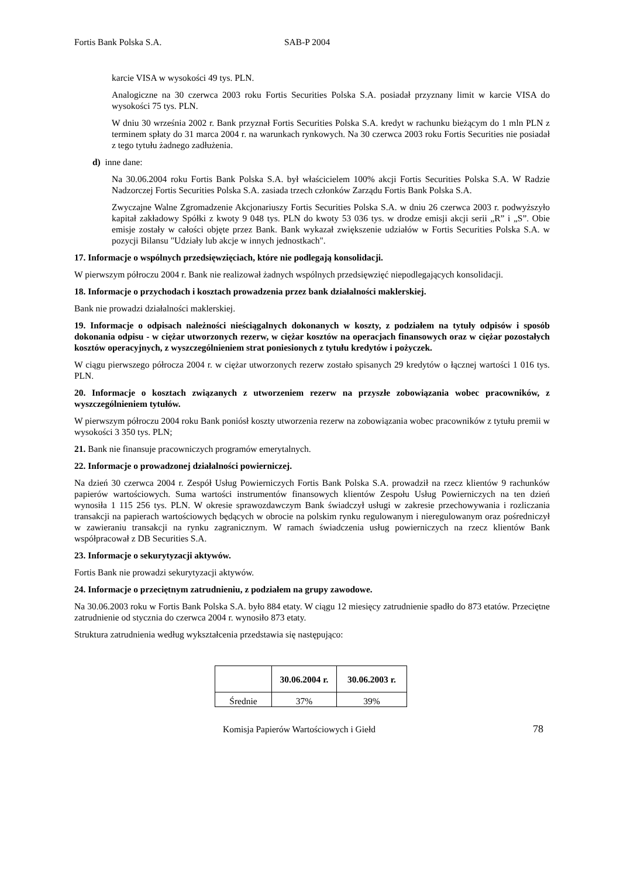Fortis Bank Polska S.A. SAB-P 2004
karcie VISA w wysokości 49 tys. PLN.
Analogiczne na 30 czerwca 2003 roku Fortis Securities Polska S.A. posiadał przyznany limit w karcie VISA do wysokości 75 tys. PLN.
W dniu 30 września 2002 r. Bank przyznał Fortis Securities Polska S.A. kredyt w rachunku bieżącym do 1 mln PLN z terminem spłaty do 31 marca 2004 r. na warunkach rynkowych. Na 30 czerwca 2003 roku Fortis Securities nie posiadał z tego tytułu żadnego zadłużenia.
d) inne dane:
Na 30.06.2004 roku Fortis Bank Polska S.A. był właścicielem 100% akcji Fortis Securities Polska S.A. W Radzie Nadzorczej Fortis Securities Polska S.A. zasiada trzech członków Zarządu Fortis Bank Polska S.A.
Zwyczajne Walne Zgromadzenie Akcjonariuszy Fortis Securities Polska S.A. w dniu 26 czerwca 2003 r. podwyższyło kapitał zakładowy Spółki z kwoty 9 048 tys. PLN do kwoty 53 036 tys. w drodze emisji akcji serii „R” i „S”. Obie emisje zostały w całości objęte przez Bank. Bank wykazał zwiększenie udziałów w Fortis Securities Polska S.A. w pozycji Bilansu "Udziały lub akcje w innych jednostkach".
17. Informacje o wspólnych przedsięwzięciach, które nie podlegają konsolidacji.
W pierwszym półroczu 2004 r. Bank nie realizował żadnych wspólnych przedsięwzięć niepodlegających konsolidacji.
18. Informacje o przychodach i kosztach prowadzenia przez bank działalności maklerskiej.
Bank nie prowadzi działalności maklerskiej.
19. Informacje o odpisach należności nieściągalnych dokonanych w koszty, z podziałem na tytuły odpisów i sposób dokonania odpisu - w ciężar utworzonych rezerw, w ciężar kosztów na operacjach finansowych oraz w ciężar pozostałych kosztów operacyjnych, z wyszczególnieniem strat poniesionych z tytułu kredytów i pożyczek.
W ciągu pierwszego półrocza 2004 r. w ciężar utworzonych rezerw zostało spisanych 29 kredytów o łącznej wartości 1 016 tys. PLN.
20. Informacje o kosztach związanych z utworzeniem rezerw na przyszłe zobowiązania wobec pracowników, z wyszczególnieniem tytułów.
W pierwszym półroczu 2004 roku Bank poniósł koszty utworzenia rezerw na zobowiązania wobec pracowników z tytułu premii w wysokości 3 350 tys. PLN;
21. Bank nie finansuje pracowniczych programów emerytalnych.
22. Informacje o prowadzonej działalności powierniczej.
Na dzień 30 czerwca 2004 r. Zespół Usług Powierniczych Fortis Bank Polska S.A. prowadził na rzecz klientów 9 rachunków papierów wartościowych. Suma wartości instrumentów finansowych klientów Zespołu Usług Powierniczych na ten dzień wynosiła 1 115 256 tys. PLN. W okresie sprawozdawczym Bank świadczył usługi w zakresie przechowywania i rozliczania transakcji na papierach wartościowych będących w obrocie na polskim rynku regulowanym i nieregulowanym oraz pośredniczył w zawieraniu transakcji na rynku zagranicznym. W ramach świadczenia usług powierniczych na rzecz klientów Bank współpracował z DB Securities S.A.
23. Informacje o sekurytyzacji aktywów.
Fortis Bank nie prowadzi sekurytyzacji aktywów.
24. Informacje o przeciętnym zatrudnieniu, z podziałem na grupy zawodowe.
Na 30.06.2003 roku w Fortis Bank Polska S.A. było 884 etaty. W ciągu 12 miesięcy zatrudnienie spadło do 873 etatów. Przeciętne zatrudnienie od stycznia do czerwca 2004 r. wynosiło 873 etaty.
Struktura zatrudnienia według wykształcenia przedstawia się następująco:
| | 30.06.2004 r. | 30.06.2003 r. |
| --- | --- | --- |
| Średnie | 37% | 39% |
Komisja Papierów Wartościowych i Giełd 78